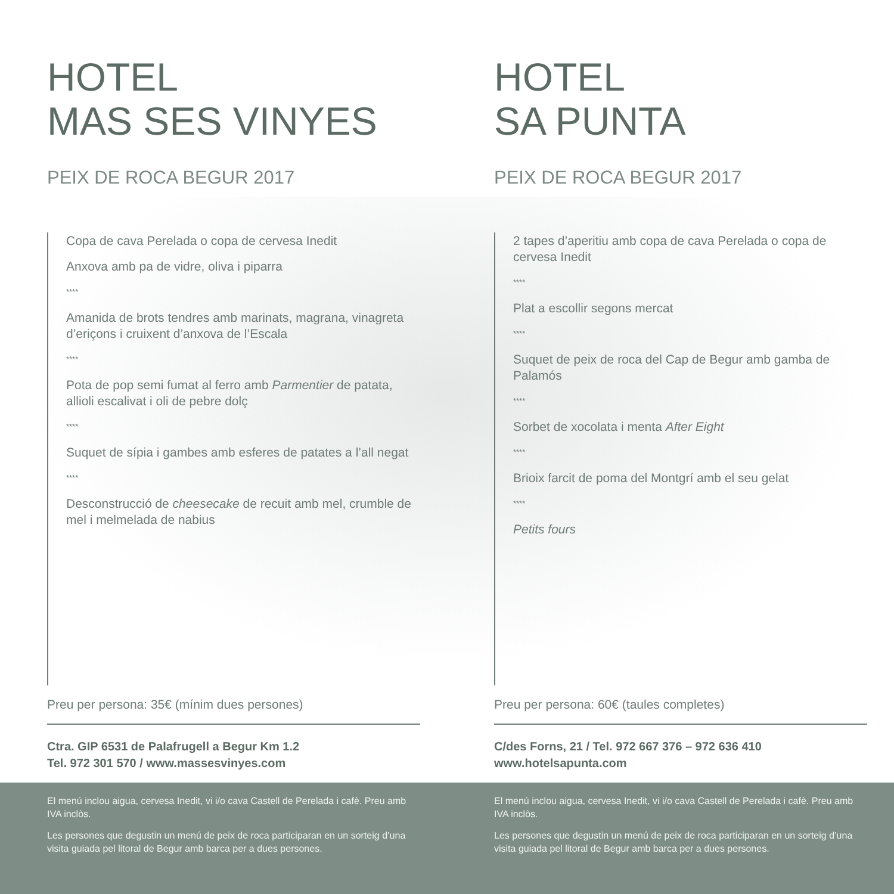HOTEL
MAS SES VINYES
PEIX DE ROCA BEGUR 2017
Copa de cava Perelada o copa de cervesa Inedit
Anxova amb pa de vidre, oliva i piparra
****
Amanida de brots tendres amb marinats, magrana, vinagreta d’eriçons i cruixent d’anxova de l’Escala
****
Pota de pop semi fumat al ferro amb Parmentier de patata, allioli escalivat i oli de pebre dolç
****
Suquet de sípia i gambes amb esferes de patates a l’all negat
****
Desconstrucció de cheesecake de recuit amb mel, crumble de mel i melmelada de nabius
Preu per persona: 35€ (mínim dues persones)
Ctra. GIP 6531 de Palafrugell a Begur Km 1.2
Tel. 972 301 570 / www.massesvinyes.com
HOTEL
SA PUNTA
PEIX DE ROCA BEGUR 2017
2 tapes d’aperitiu amb copa de cava Perelada o copa de cervesa Inedit
****
Plat a escollir segons mercat
****
Suquet de peix de roca del Cap de Begur amb gamba de Palamós
****
Sorbet de xocolata i menta After Eight
****
Brioix farcit de poma del Montgrí amb el seu gelat
****
Petits fours
Preu per persona: 60€ (taules completes)
C/des Forns, 21 / Tel. 972 667 376 – 972 636 410
www.hotelsapunta.com
El menú inclou aigua, cervesa Inedit, vi i/o cava Castell de Perelada i cafè. Preu amb IVA inclòs.
Les persones que degustin un menú de peix de roca participaran en un sorteig d’una visita guiada pel litoral de Begur amb barca per a dues persones.
El menú inclou aigua, cervesa Inedit, vi i/o cava Castell de Perelada i cafè. Preu amb IVA inclòs.
Les persones que degustin un menú de peix de roca participaran en un sorteig d’una visita guiada pel litoral de Begur amb barca per a dues persones.